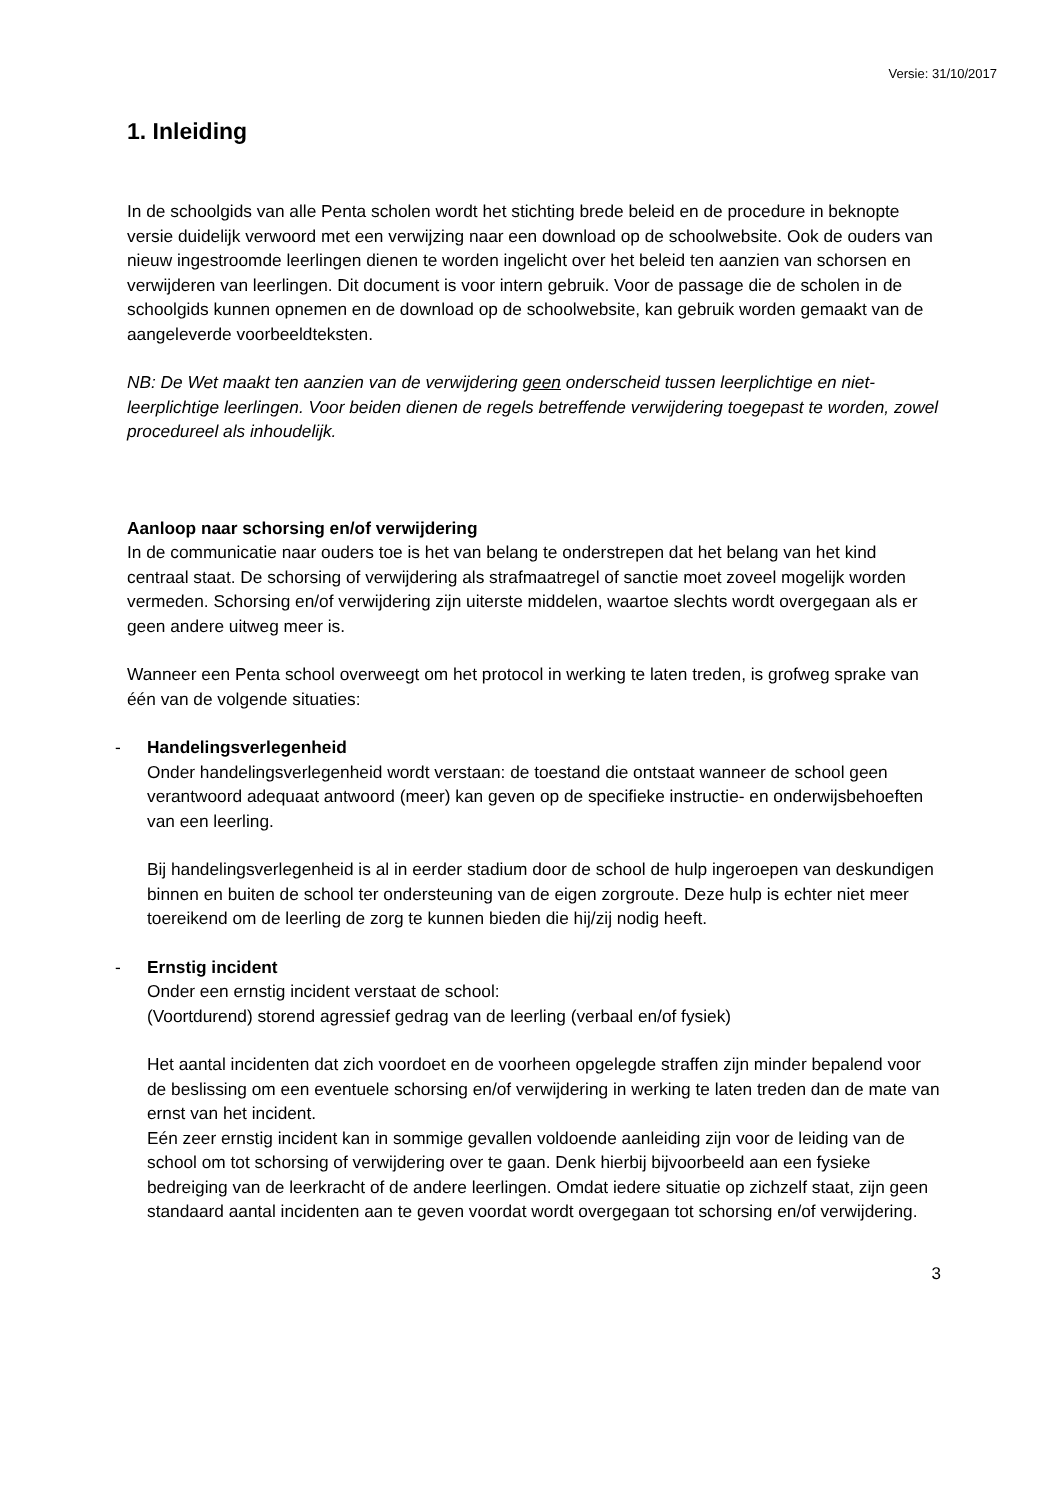Versie: 31/10/2017
1. Inleiding
In de schoolgids van alle Penta scholen wordt het stichting brede beleid en de procedure in beknopte versie duidelijk verwoord met een verwijzing naar een download op de schoolwebsite. Ook de ouders van nieuw ingestroomde leerlingen dienen te worden ingelicht over het beleid ten aanzien van schorsen en verwijderen van leerlingen. Dit document is voor intern gebruik. Voor de passage die de scholen in de schoolgids kunnen opnemen en de download op de schoolwebsite, kan gebruik worden gemaakt van de aangeleverde voorbeeldteksten.
NB: De Wet maakt ten aanzien van de verwijdering geen onderscheid tussen leerplichtige en niet-leerplichtige leerlingen. Voor beiden dienen de regels betreffende verwijdering toegepast te worden, zowel procedureel als inhoudelijk.
Aanloop naar schorsing en/of verwijdering
In de communicatie naar ouders toe is het van belang te onderstrepen dat het belang van het kind centraal staat. De schorsing of verwijdering als strafmaatregel of sanctie moet zoveel mogelijk worden vermeden. Schorsing en/of verwijdering zijn uiterste middelen, waartoe slechts wordt overgegaan als er geen andere uitweg meer is.
Wanneer een Penta school overweegt om het protocol in werking te laten treden, is grofweg sprake van één van de volgende situaties:
- Handelingsverlegenheid
Onder handelingsverlegenheid wordt verstaan: de toestand die ontstaat wanneer de school geen verantwoord adequaat antwoord (meer) kan geven op de specifieke instructie- en onderwijsbehoeften van een leerling.
Bij handelingsverlegenheid is al in eerder stadium door de school de hulp ingeroepen van deskundigen binnen en buiten de school ter ondersteuning van de eigen zorgroute. Deze hulp is echter niet meer toereikend om de leerling de zorg te kunnen bieden die hij/zij nodig heeft.
- Ernstig incident
Onder een ernstig incident verstaat de school:
(Voortdurend) storend agressief gedrag van de leerling (verbaal en/of fysiek)
Het aantal incidenten dat zich voordoet en de voorheen opgelegde straffen zijn minder bepalend voor de beslissing om een eventuele schorsing en/of verwijdering in werking te laten treden dan de mate van ernst van het incident.
Eén zeer ernstig incident kan in sommige gevallen voldoende aanleiding zijn voor de leiding van de school om tot schorsing of verwijdering over te gaan. Denk hierbij bijvoorbeeld aan een fysieke bedreiging van de leerkracht of de andere leerlingen. Omdat iedere situatie op zichzelf staat, zijn geen standaard aantal incidenten aan te geven voordat wordt overgegaan tot schorsing en/of verwijdering.
3